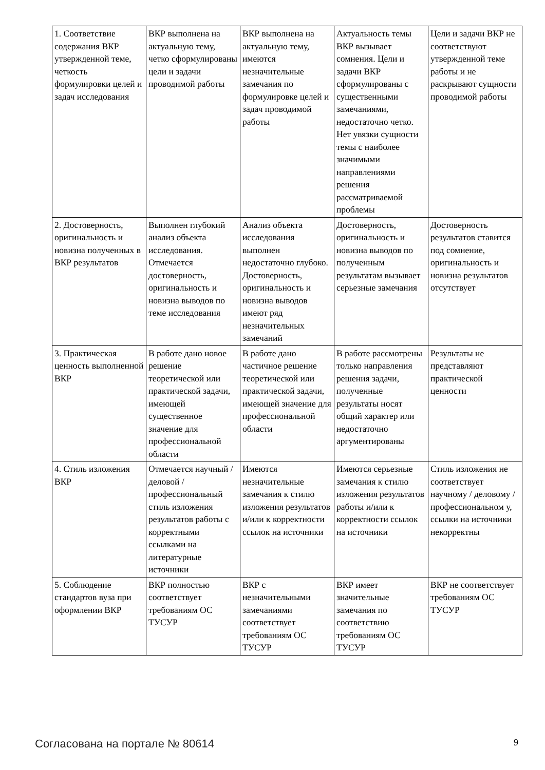| 1. Соответствие содержания ВКР утвержденной теме, четкость формулировки целей и задач исследования | ВКР выполнена на актуальную тему, четко сформулированы цели и задачи проводимой работы | ВКР выполнена на актуальную тему, имеются незначительные замечания по формулировке целей и задач проводимой работы | Актуальность темы ВКР вызывает сомнения. Цели и задачи ВКР сформулированы с существенными замечаниями, недостаточно четко. Нет увязки сущности темы с наиболее значимыми направлениями решения рассматриваемой проблемы | Цели и задачи ВКР не соответствуют утвержденной теме работы и не раскрывают сущности проводимой работы |
| 2. Достоверность, оригинальность и новизна полученных в ВКР результатов | Выполнен глубокий анализ объекта исследования. Отмечается достоверность, оригинальность и новизна выводов по теме исследования | Анализ объекта исследования выполнен недостаточно глубоко. Достоверность, оригинальность и новизна выводов имеют ряд незначительных замечаний | Достоверность, оригинальность и новизна выводов по полученным результатам вызывает серьезные замечания | Достоверность результатов ставится под сомнение, оригинальность и новизна результатов отсутствует |
| 3. Практическая ценность выполненной ВКР | В работе дано новое решение теоретической или практической задачи, имеющей существенное значение для профессиональной области | В работе дано частичное решение теоретической или практической задачи, имеющей значение для профессиональной области | В работе рассмотрены только направления решения задачи, полученные результаты носят общий характер или недостаточно аргументированы | Результаты не представляют практической ценности |
| 4. Стиль изложения ВКР | Отмечается научный / деловой / профессиональный стиль изложения результатов работы с корректными ссылками на литературные источники | Имеются незначительные замечания к стилю изложения результатов и/или к корректности ссылок на источники | Имеются серьезные замечания к стилю изложения результатов работы и/или к корректности ссылок на источники | Стиль изложения не соответствует научному / деловому / профессиональном у, ссылки на источники некорректны |
| 5. Соблюдение стандартов вуза при оформлении ВКР | ВКР полностью соответствует требованиям ОС ТУСУР | ВКР с незначительными замечаниями соответствует требованиям ОС ТУСУР | ВКР имеет значительные замечания по соответствию требованиям ОС ТУСУР | ВКР не соответствует требованиям ОС ТУСУР |
Согласована на портале № 80614 9